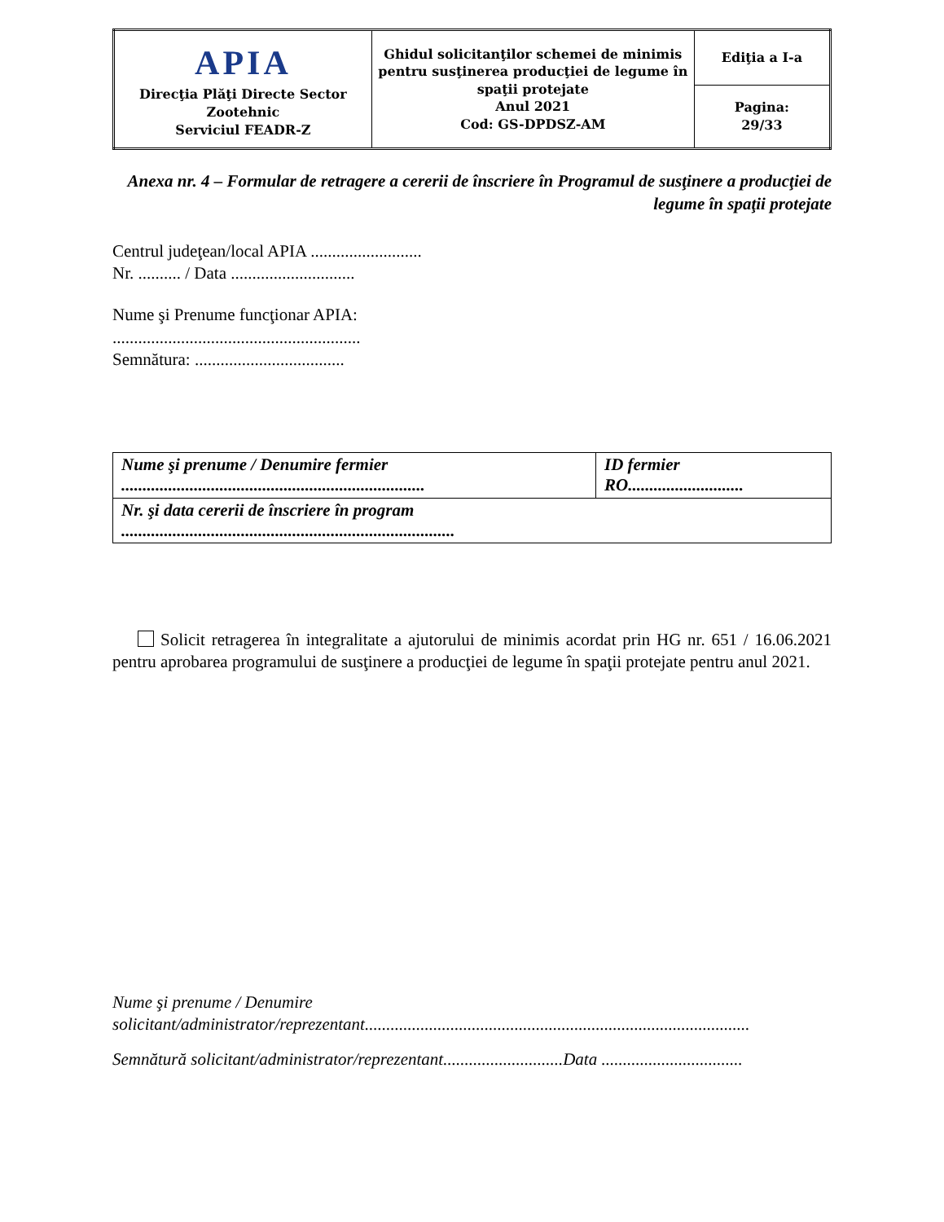| APIA Direcţia Plăţi Directe Sector Zootehnic Serviciul FEADR-Z | Ghidul solicitanţilor schemei de minimis pentru susţinerea producţiei de legume în spaţii protejate Anul 2021 Cod: GS-DPDSZ-AM | Ediţia a I-a |
| | | Pagina: 29/33 |
Anexa nr. 4 – Formular de retragere a cererii de înscriere în Programul de susţinere a producţiei de legume în spaţii protejate
Centrul judeţean/local APIA ..........................
Nr. .......... / Data .............................
Nume şi Prenume funcţionar APIA:
..........................................................
Semnătura: ...................................
| Nume şi prenume / Denumire fermier ....................................................................... | ID fermier RO........................... |
| Nr. şi data cererii de înscriere în program .............................................................................. | |
Solicit retragerea în integralitate a ajutorului de minimis acordat prin HG nr. 651 / 16.06.2021 pentru aprobarea programului de susţinere a producţiei de legume în spaţii protejate pentru anul 2021.
Nume şi prenume / Denumire
solicitant/administrator/reprezentant..........................................................................................
Semnătură solicitant/administrator/reprezentant............................Data .................................